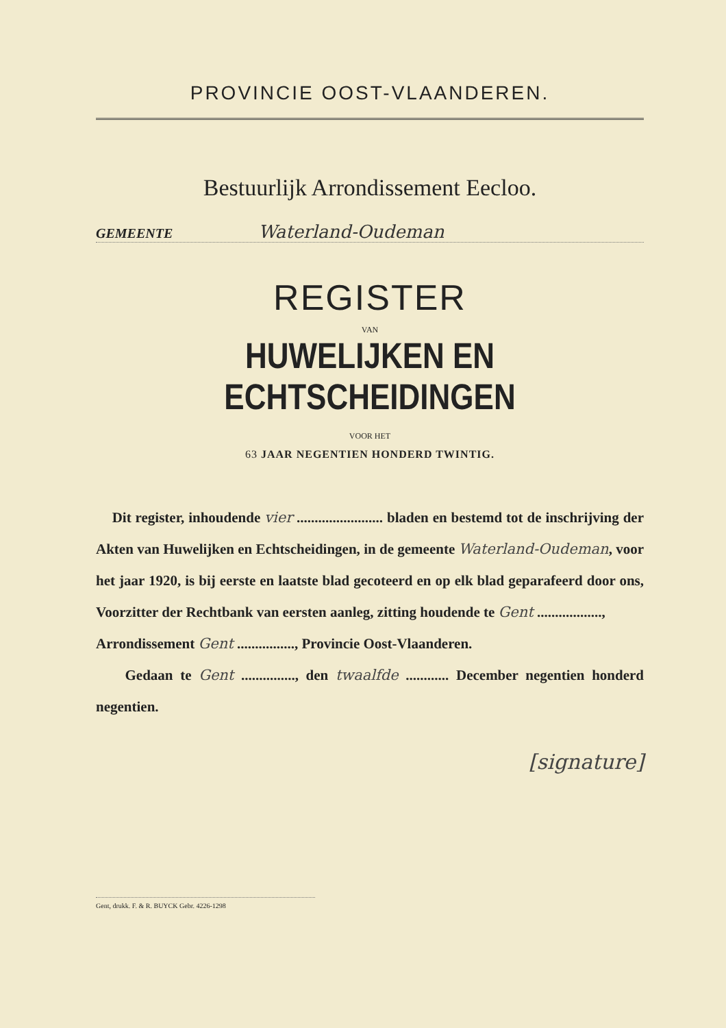PROVINCIE OOST-VLAANDEREN.
Bestuurlijk Arrondissement Eecloo.
GEMEENTE Waterland-Oudeman
REGISTER
VAN
HUWELIJKEN EN ECHTSCHEIDINGEN
VOOR HET
63 JAAR NEGENTIEN HONDERD TWINTIG.
Dit register, inhoudende vier ........................ bladen en bestemd tot de inschrijving der Akten van Huwelijken en Echtscheidingen, in de gemeente Waterland-Oudeman, voor het jaar 1920, is bij eerste en laatste blad gecoteerd en op elk blad geparafeerd door ons, Voorzitter der Rechtbank van eersten aanleg, zitting houdende te Gent ..................,
Arrondissement Gent ................, Provincie Oost-Vlaanderen.
Gedaan te Gent ..............., den twaalfde ............ December negentien honderd negentien.
[signature]
Gent, drukk. F. & R. BUYCK Gebr. 4226-1298